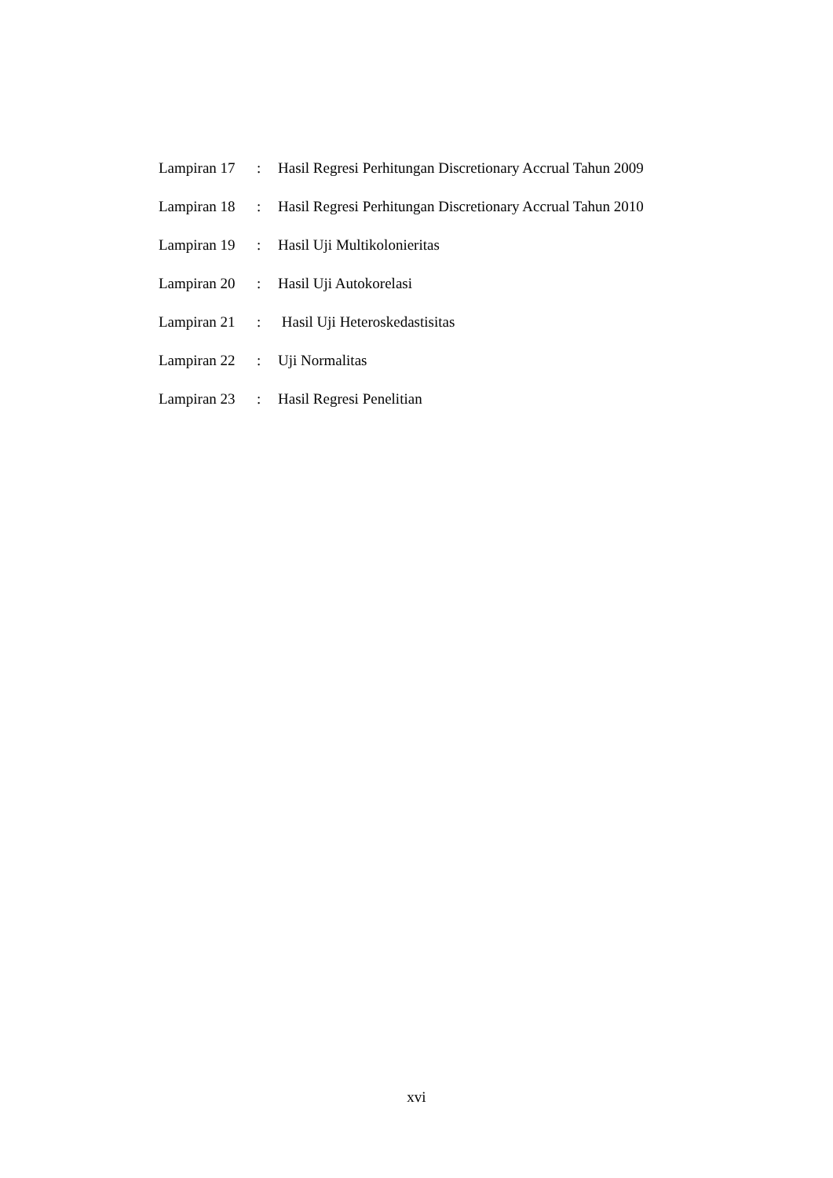Lampiran 17: Hasil Regresi Perhitungan Discretionary Accrual Tahun 2009
Lampiran 18: Hasil Regresi Perhitungan Discretionary Accrual Tahun 2010
Lampiran 19: Hasil Uji Multikolonieritas
Lampiran 20: Hasil Uji Autokorelasi
Lampiran 21: Hasil Uji Heteroskedastisitas
Lampiran 22: Uji Normalitas
Lampiran 23: Hasil Regresi Penelitian
xvi